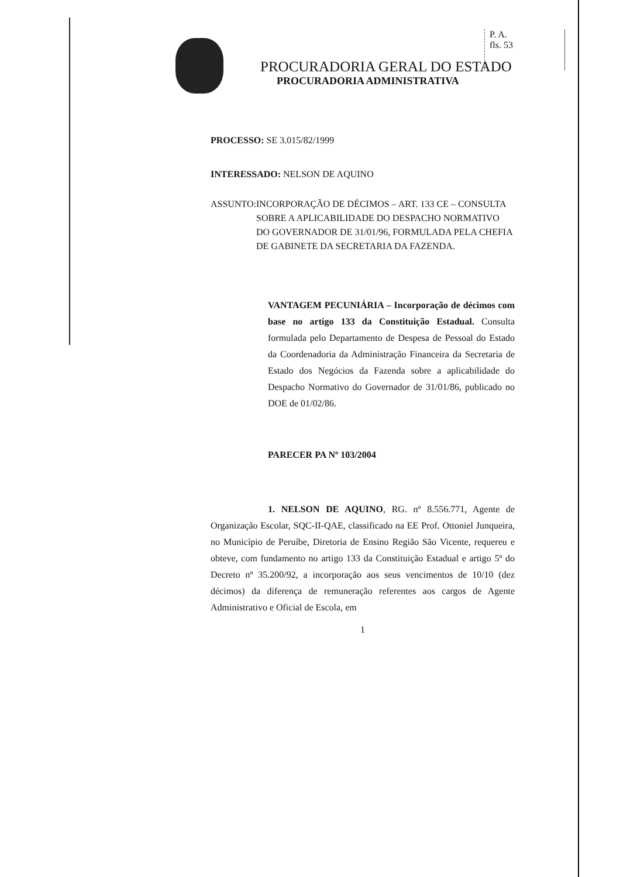P. A.
fls. 53
PROCURADORIA GERAL DO ESTADO
PROCURADORIA ADMINISTRATIVA
PROCESSO: SE 3.015/82/1999
INTERESSADO: NELSON DE AQUINO
ASSUNTO: INCORPORAÇÃO DE DÉCIMOS – ART. 133 CE – CONSULTA SOBRE A APLICABILIDADE DO DESPACHO NORMATIVO DO GOVERNADOR DE 31/01/96, FORMULADA PELA CHEFIA DE GABINETE DA SECRETARIA DA FAZENDA.
VANTAGEM PECUNIÁRIA – Incorporação de décimos com base no artigo 133 da Constituição Estadual. Consulta formulada pelo Departamento de Despesa de Pessoal do Estado da Coordenadoria da Administração Financeira da Secretaria de Estado dos Negócios da Fazenda sobre a aplicabilidade do Despacho Normativo do Governador de 31/01/86, publicado no DOE de 01/02/86.
PARECER PA Nº 103/2004
1. NELSON DE AQUINO, RG. nº 8.556.771, Agente de Organização Escolar, SQC-II-QAE, classificado na EE Prof. Ottoniel Junqueira, no Município de Peruíbe, Diretoria de Ensino Região São Vicente, requereu e obteve, com fundamento no artigo 133 da Constituição Estadual e artigo 5º do Decreto nº 35.200/92, a incorporação aos seus vencimentos de 10/10 (dez décimos) da diferença de remuneração referentes aos cargos de Agente Administrativo e Oficial de Escola, em
1